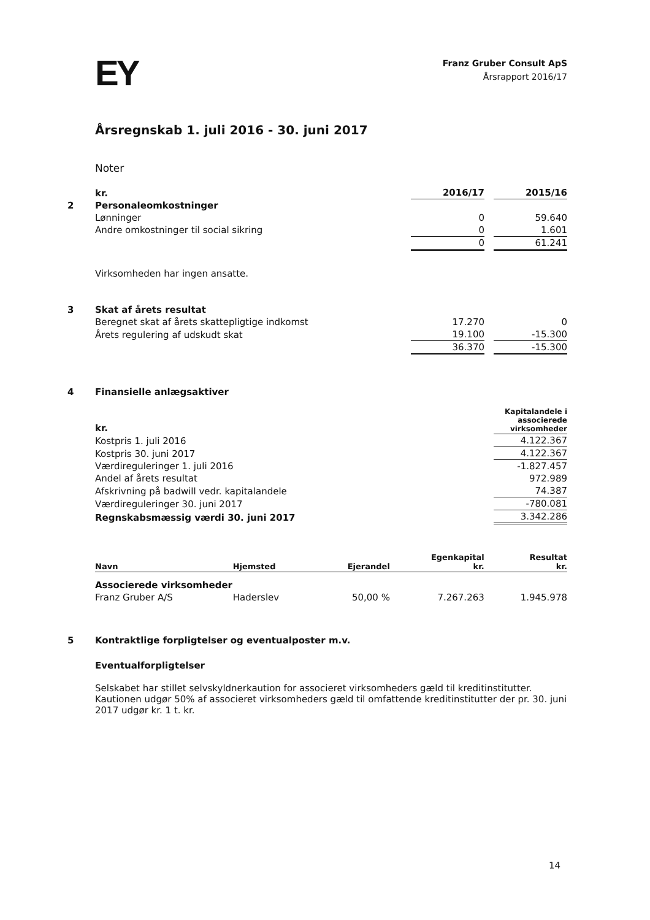EY
Franz Gruber Consult ApS
Årsrapport 2016/17
Årsregnskab 1. juli 2016 - 30. juni 2017
Noter
| | kr. | 2016/17 | | 2015/16 |
| 2 | Personaleomkostninger | | | |
| | Lønninger | 0 | | 59.640 |
| | Andre omkostninger til social sikring | 0 | | 1.601 |
| | | 0 | | 61.241 |
| | Virksomheden har ingen ansatte. | | | |
| 3 | Skat af årets resultat | | | |
| | Beregnet skat af årets skattepligtige indkomst | 17.270 | | 0 |
| | Årets regulering af udskudt skat | 19.100 | | -15.300 |
| | | 36.370 | | -15.300 |
| 4 | Finansielle anlægsaktiver | |
| | kr. | Kapitalandele i associerede virksomheder |
| | Kostpris 1. juli 2016 | 4.122.367 |
| | Kostpris 30. juni 2017 | 4.122.367 |
| | Værdireguleringer 1. juli 2016 | -1.827.457 |
| | Andel af årets resultat | 972.989 |
| | Afskrivning på badwill vedr. kapitalandele | 74.387 |
| | Værdireguleringer 30. juni 2017 | -780.081 |
| | Regnskabsmæssig værdi 30. juni 2017 | 3.342.286 |
| | Navn | Hjemsted | Ejerandel | Egenkapital kr. | Resultat kr. |
| | Associerede virksomheder | | | | |
| | Franz Gruber A/S | Haderslev | 50,00 % | 7.267.263 | 1.945.978 |
| 5 | Kontraktlige forpligtelser og eventualposter m.v. |
| | Eventualforpligtelser |
| | Selskabet har stillet selvskyldnerkaution for associeret virksomheders gæld til kreditinstitutter. Kautionen udgør 50% af associeret virksomheders gæld til omfattende kreditinstitutter der pr. 30. juni 2017 udgør kr. 1 t. kr. |
14